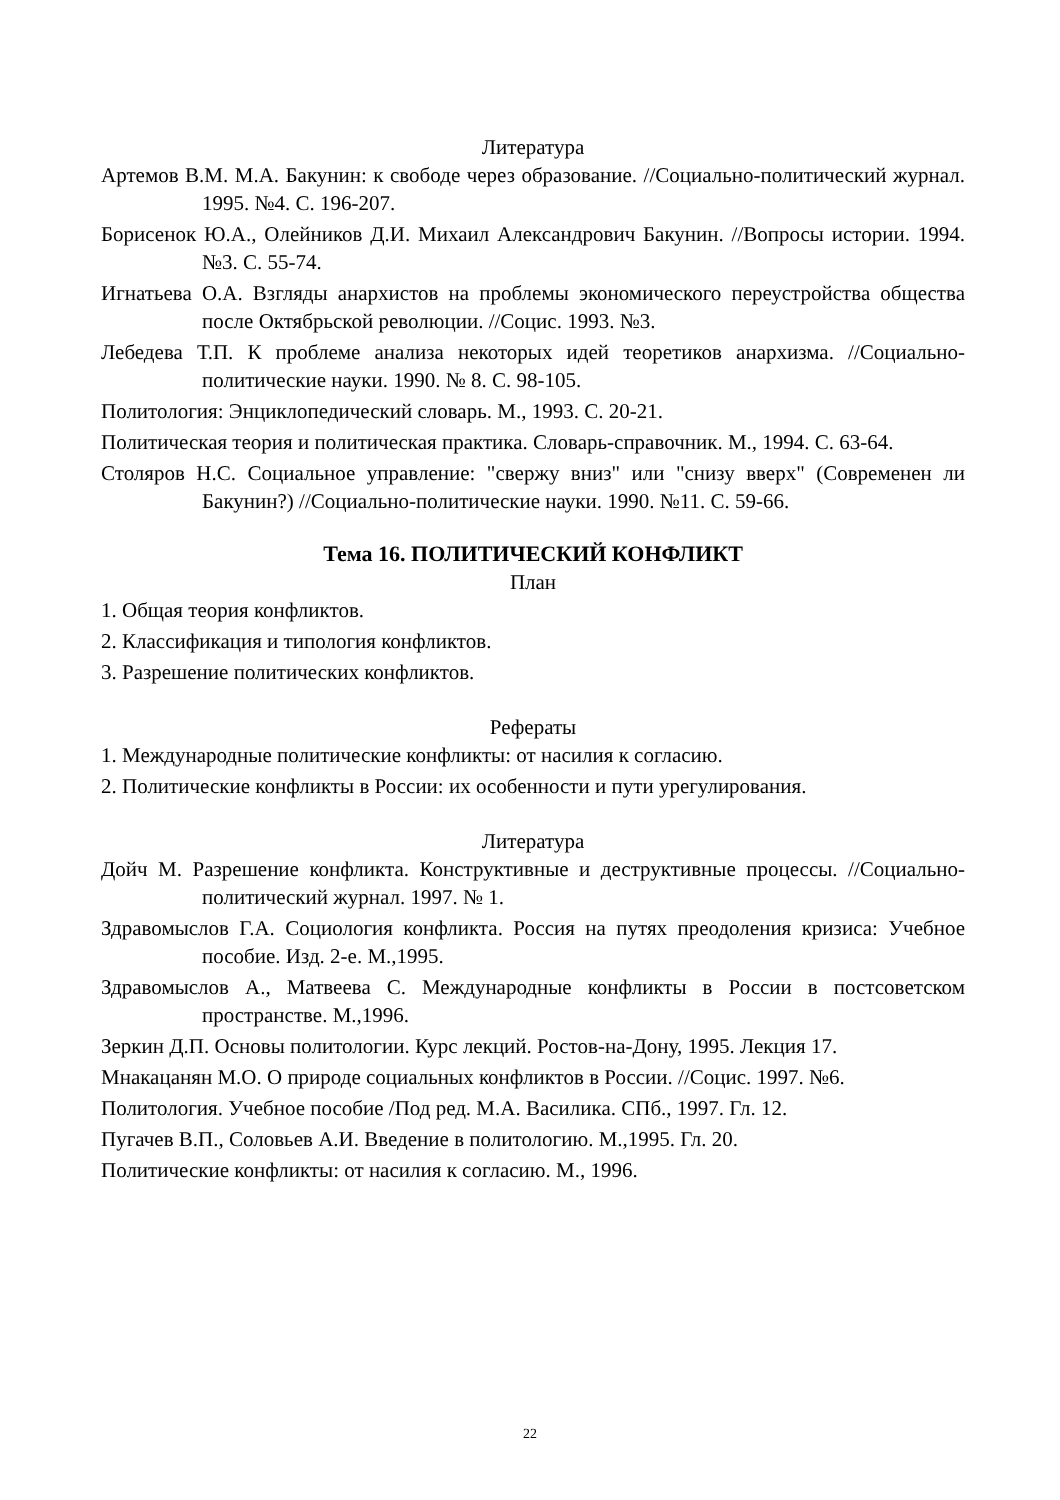Литература
Артемов В.М. М.А. Бакунин: к свободе через образование. //Социально-политический журнал. 1995. №4. С. 196-207.
Борисенок Ю.А., Олейников Д.И. Михаил Александрович Бакунин. //Вопросы истории. 1994. №3. С. 55-74.
Игнатьева О.А. Взгляды анархистов на проблемы экономического переустройства общества после Октябрьской революции. //Социс. 1993. №3.
Лебедева Т.П. К проблеме анализа некоторых идей теоретиков анархизма. //Социально-политические науки. 1990. № 8. С. 98-105.
Политология: Энциклопедический словарь. М., 1993. С. 20-21.
Политическая теория и политическая практика. Словарь-справочник. М., 1994. С. 63-64.
Столяров Н.С. Социальное управление: "свержу вниз" или "снизу вверх" (Современен ли Бакунин?) //Социально-политические науки. 1990. №11. С. 59-66.
Тема 16. ПОЛИТИЧЕСКИЙ КОНФЛИКТ
План
1. Общая теория конфликтов.
2. Классификация и типология конфликтов.
3. Разрешение политических конфликтов.
Рефераты
1. Международные политические конфликты: от насилия к согласию.
2. Политические конфликты в России: их особенности и пути урегулирования.
Литература
Дойч М. Разрешение конфликта. Конструктивные и деструктивные процессы. //Социально-политический журнал. 1997. № 1.
Здравомыслов Г.А. Социология конфликта. Россия на путях преодоления кризиса: Учебное пособие. Изд. 2-е. М.,1995.
Здравомыслов А., Матвеева С. Международные конфликты в России в постсоветском пространстве. М.,1996.
Зеркин Д.П. Основы политологии. Курс лекций. Ростов-на-Дону, 1995. Лекция 17.
Мнакацанян М.О. О природе социальных конфликтов в России. //Социс. 1997. №6.
Политология. Учебное пособие /Под ред. М.А. Василика. СПб., 1997. Гл. 12.
Пугачев В.П., Соловьев А.И. Введение в политологию. М.,1995. Гл. 20.
Политические конфликты: от насилия к согласию. М., 1996.
22